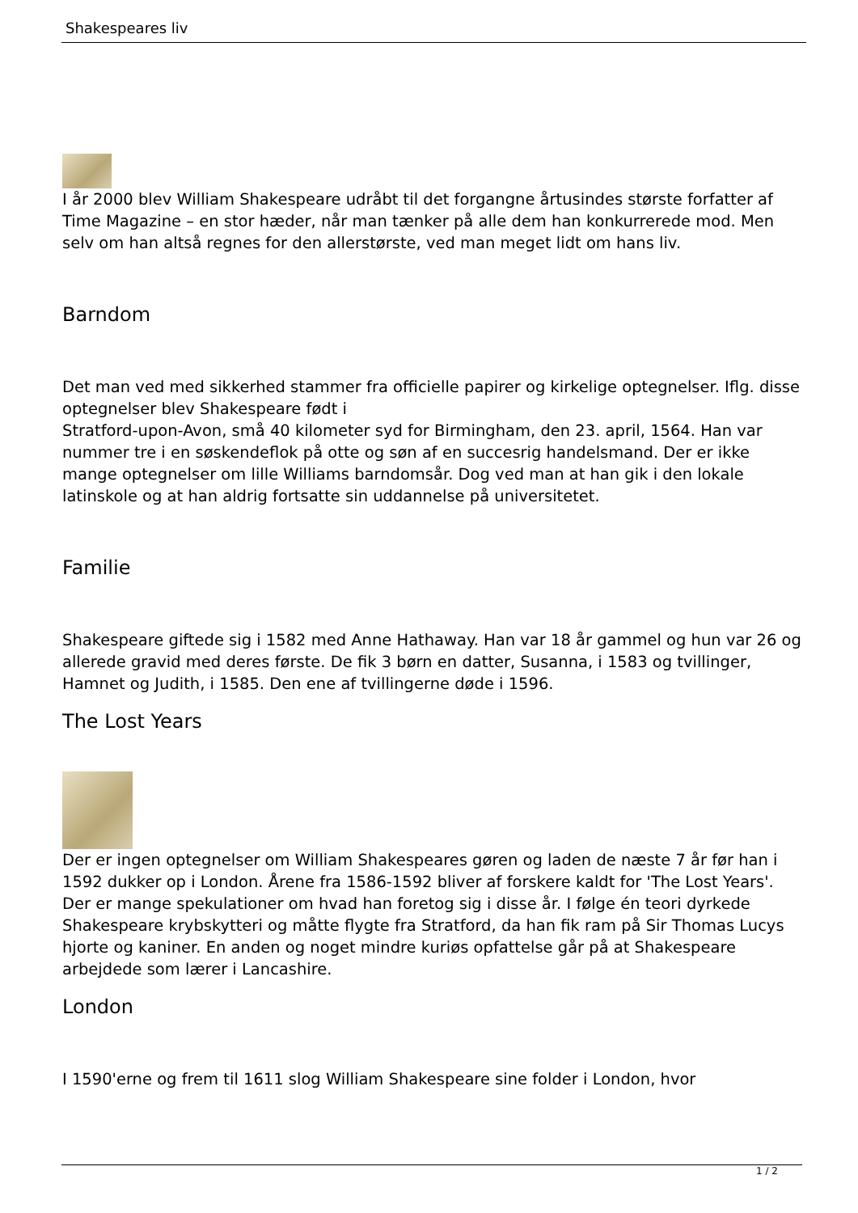Shakespeares liv
I år 2000 blev William Shakespeare udråbt til det forgangne årtusindes største forfatter af Time Magazine – en stor hæder, når man tænker på alle dem han konkurrerede mod. Men selv om han altså regnes for den allerstørste, ved man meget lidt om hans liv.
Barndom
Det man ved med sikkerhed stammer fra officielle papirer og kirkelige optegnelser. Iflg. disse optegnelser blev Shakespeare født i
Stratford-upon-Avon, små 40 kilometer syd for Birmingham, den 23. april, 1564. Han var nummer tre i en søskendeflok på otte og søn af en succesrig handelsmand. Der er ikke mange optegnelser om lille Williams barndomsår. Dog ved man at han gik i den lokale latinskole og at han aldrig fortsatte sin uddannelse på universitetet.
Familie
Shakespeare giftede sig i 1582 med Anne Hathaway. Han var 18 år gammel og hun var 26 og allerede gravid med deres første. De fik 3 børn en datter, Susanna, i 1583 og tvillinger, Hamnet og Judith, i 1585. Den ene af tvillingerne døde i 1596.
The Lost Years
Der er ingen optegnelser om William Shakespeares gøren og laden de næste 7 år før han i 1592 dukker op i London. Årene fra 1586-1592 bliver af forskere kaldt for 'The Lost Years'. Der er mange spekulationer om hvad han foretog sig i disse år. I følge én teori dyrkede Shakespeare krybskytteri og måtte flygte fra Stratford, da han fik ram på Sir Thomas Lucys hjorte og kaniner. En anden og noget mindre kuriøs opfattelse går på at Shakespeare arbejdede som lærer i Lancashire.
London
I 1590'erne og frem til 1611 slog William Shakespeare sine folder i London, hvor
1 / 2